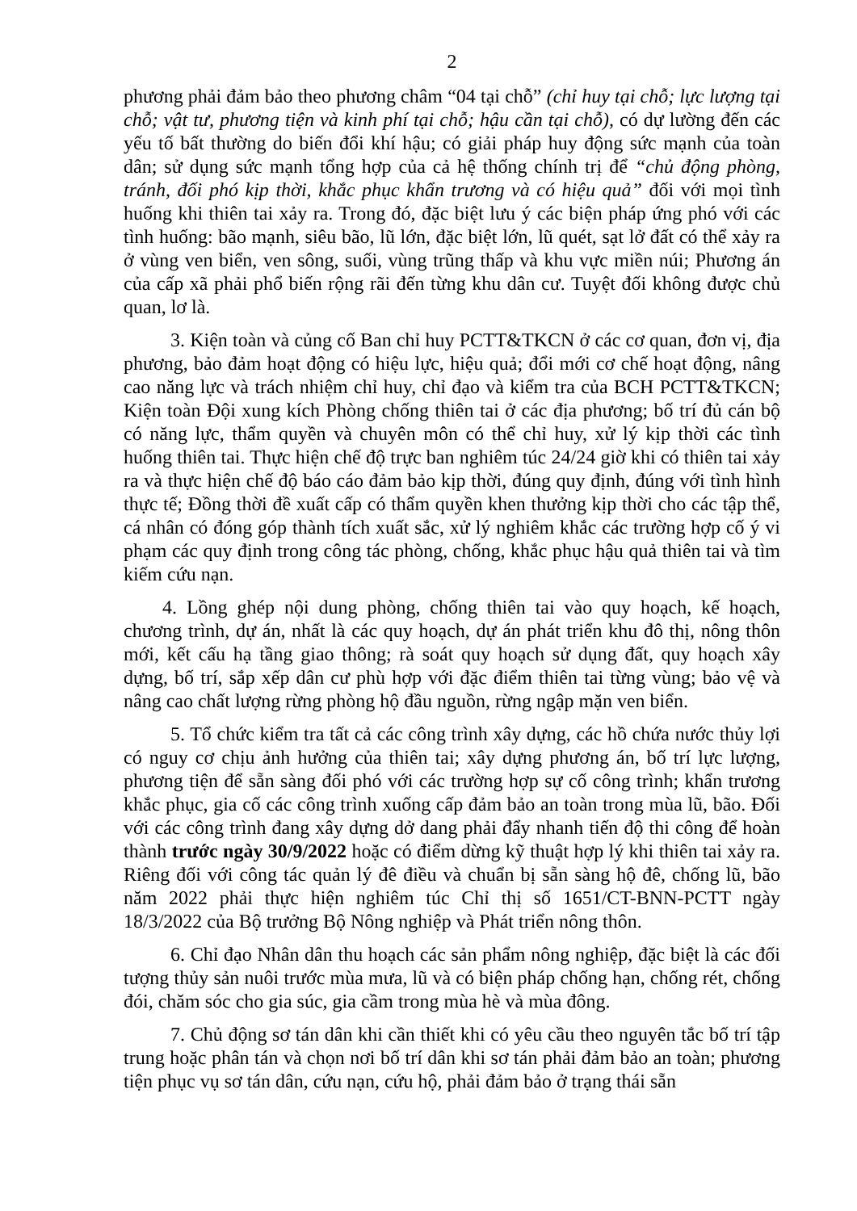2
phương phải đảm bảo theo phương châm “04 tại chỗ” (chỉ huy tại chỗ; lực lượng tại chỗ; vật tư, phương tiện và kinh phí tại chỗ; hậu cần tại chỗ), có dự lường đến các yếu tố bất thường do biến đổi khí hậu; có giải pháp huy động sức mạnh của toàn dân; sử dụng sức mạnh tổng hợp của cả hệ thống chính trị để “chủ động phòng, tránh, đối phó kịp thời, khắc phục khẩn trương và có hiệu quả” đối với mọi tình huống khi thiên tai xảy ra. Trong đó, đặc biệt lưu ý các biện pháp ứng phó với các tình huống: bão mạnh, siêu bão, lũ lớn, đặc biệt lớn, lũ quét, sạt lở đất có thể xảy ra ở vùng ven biển, ven sông, suối, vùng trũng thấp và khu vực miền núi; Phương án của cấp xã phải phổ biến rộng rãi đến từng khu dân cư. Tuyệt đối không được chủ quan, lơ là.
3. Kiện toàn và củng cố Ban chỉ huy PCTT&TKCN ở các cơ quan, đơn vị, địa phương, bảo đảm hoạt động có hiệu lực, hiệu quả; đổi mới cơ chế hoạt động, nâng cao năng lực và trách nhiệm chỉ huy, chỉ đạo và kiểm tra của BCH PCTT&TKCN; Kiện toàn Đội xung kích Phòng chống thiên tai ở các địa phương; bố trí đủ cán bộ có năng lực, thẩm quyền và chuyên môn có thể chỉ huy, xử lý kịp thời các tình huống thiên tai. Thực hiện chế độ trực ban nghiêm túc 24/24 giờ khi có thiên tai xảy ra và thực hiện chế độ báo cáo đảm bảo kịp thời, đúng quy định, đúng với tình hình thực tế; Đồng thời đề xuất cấp có thẩm quyền khen thưởng kịp thời cho các tập thể, cá nhân có đóng góp thành tích xuất sắc, xử lý nghiêm khắc các trường hợp cố ý vi phạm các quy định trong công tác phòng, chống, khắc phục hậu quả thiên tai và tìm kiếm cứu nạn.
4. Lồng ghép nội dung phòng, chống thiên tai vào quy hoạch, kế hoạch, chương trình, dự án, nhất là các quy hoạch, dự án phát triển khu đô thị, nông thôn mới, kết cấu hạ tầng giao thông; rà soát quy hoạch sử dụng đất, quy hoạch xây dựng, bố trí, sắp xếp dân cư phù hợp với đặc điểm thiên tai từng vùng; bảo vệ và nâng cao chất lượng rừng phòng hộ đầu nguồn, rừng ngập mặn ven biển.
5. Tổ chức kiểm tra tất cả các công trình xây dựng, các hồ chứa nước thủy lợi có nguy cơ chịu ảnh hưởng của thiên tai; xây dựng phương án, bố trí lực lượng, phương tiện để sẵn sàng đối phó với các trường hợp sự cố công trình; khẩn trương khắc phục, gia cố các công trình xuống cấp đảm bảo an toàn trong mùa lũ, bão. Đối với các công trình đang xây dựng dở dang phải đẩy nhanh tiến độ thi công để hoàn thành trước ngày 30/9/2022 hoặc có điểm dừng kỹ thuật hợp lý khi thiên tai xảy ra. Riêng đối với công tác quản lý đê điều và chuẩn bị sẵn sàng hộ đê, chống lũ, bão năm 2022 phải thực hiện nghiêm túc Chỉ thị số 1651/CT-BNN-PCTT ngày 18/3/2022 của Bộ trưởng Bộ Nông nghiệp và Phát triển nông thôn.
6. Chỉ đạo Nhân dân thu hoạch các sản phẩm nông nghiệp, đặc biệt là các đối tượng thủy sản nuôi trước mùa mưa, lũ và có biện pháp chống hạn, chống rét, chống đói, chăm sóc cho gia súc, gia cầm trong mùa hè và mùa đông.
7. Chủ động sơ tán dân khi cần thiết khi có yêu cầu theo nguyên tắc bố trí tập trung hoặc phân tán và chọn nơi bố trí dân khi sơ tán phải đảm bảo an toàn; phương tiện phục vụ sơ tán dân, cứu nạn, cứu hộ, phải đảm bảo ở trạng thái sẵn